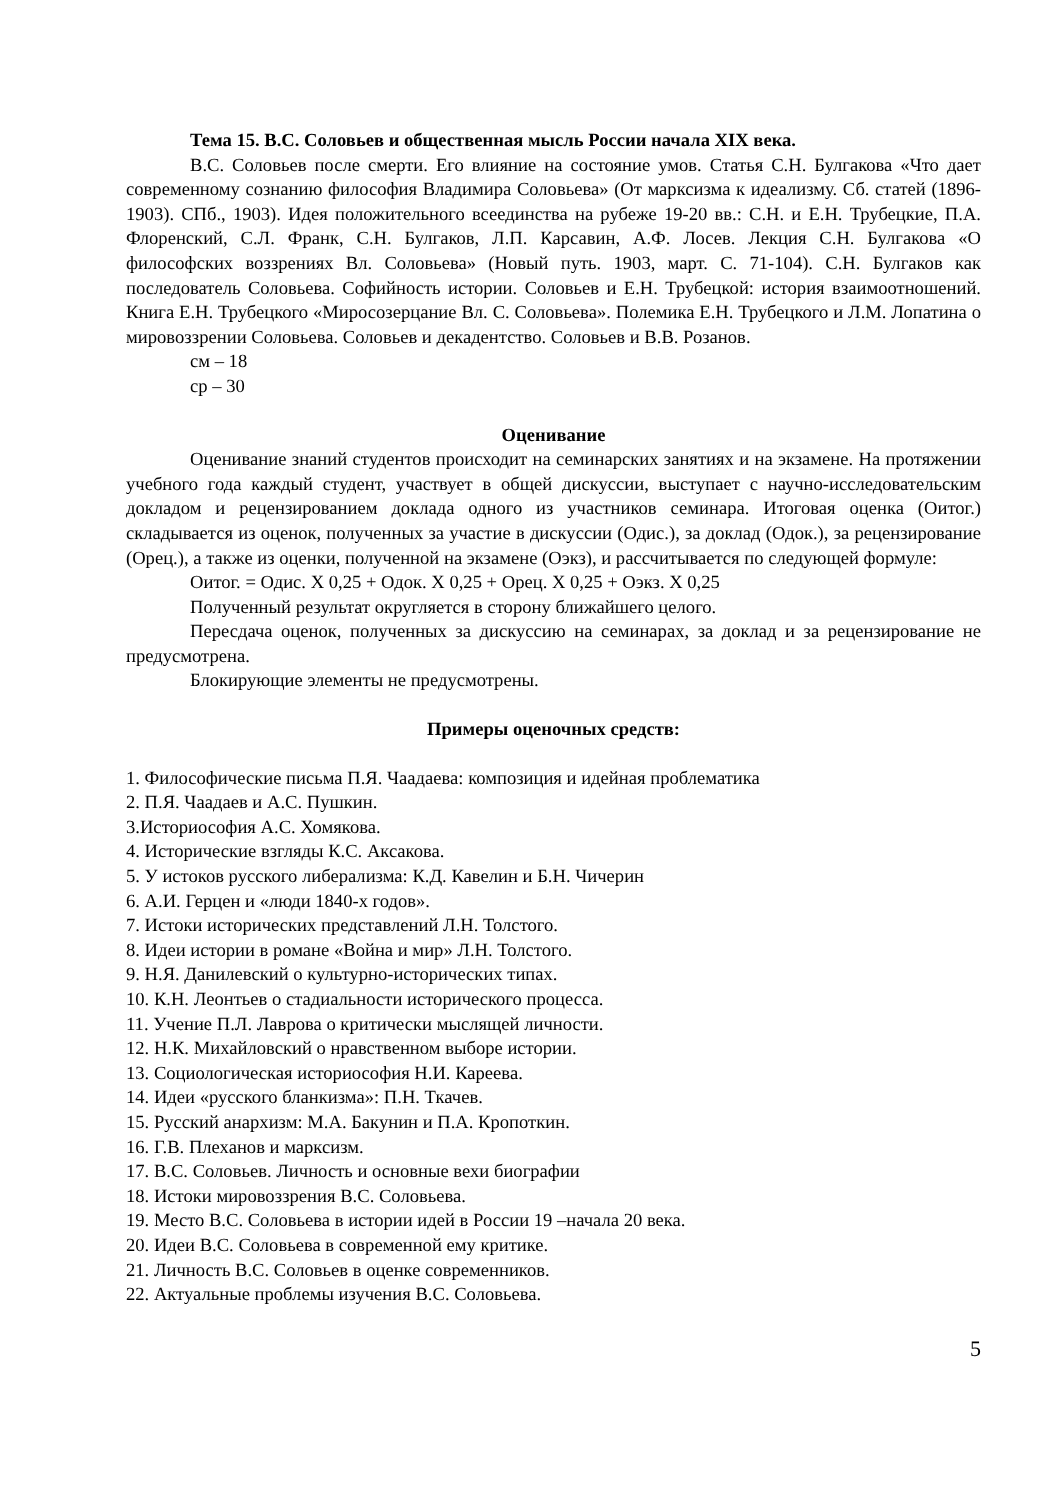Тема 15. В.С. Соловьев и общественная мысль России начала XIX века.
В.С. Соловьев после смерти. Его влияние на состояние умов. Статья С.Н. Булгакова «Что дает современному сознанию философия Владимира Соловьева» (От марксизма к идеализму. Сб. статей (1896-1903). СПб., 1903). Идея положительного всеединства на рубеже 19-20 вв.: С.Н. и Е.Н. Трубецкие, П.А. Флоренский, С.Л. Франк, С.Н. Булгаков, Л.П. Карсавин, А.Ф. Лосев. Лекция С.Н. Булгакова «О философских воззрениях Вл. Соловьева» (Новый путь. 1903, март. С. 71-104). С.Н. Булгаков как последователь Соловьева. Софийность истории. Соловьев и Е.Н. Трубецкой: история взаимоотношений. Книга Е.Н. Трубецкого «Миросозерцание Вл. С. Соловьева». Полемика Е.Н. Трубецкого и Л.М. Лопатина о мировоззрении Соловьева. Соловьев и декадентство. Соловьев и В.В. Розанов.
см – 18
ср – 30
Оценивание
Оценивание знаний студентов происходит на семинарских занятиях и на экзамене. На протяжении учебного года каждый студент, участвует в общей дискуссии, выступает с научно-исследовательским докладом и рецензированием доклада одного из участников семинара. Итоговая оценка (Оитог.) складывается из оценок, полученных за участие в дискуссии (Одис.), за доклад (Одок.), за рецензирование (Орец.), а также из оценки, полученной на экзамене (Оэкз), и рассчитывается по следующей формуле:
Оитог. = Одис. Х 0,25 + Одок. Х 0,25 + Орец. Х 0,25 + Оэкз. Х 0,25
Полученный результат округляется в сторону ближайшего целого.
Пересдача оценок, полученных за дискуссию на семинарах, за доклад и за рецензирование не предусмотрена.
Блокирующие элементы не предусмотрены.
Примеры оценочных средств:
1. Философические письма П.Я. Чаадаева: композиция и идейная проблематика
2. П.Я. Чаадаев и А.С. Пушкин.
3.Историософия А.С. Хомякова.
4. Исторические взгляды К.С. Аксакова.
5. У истоков русского либерализма: К.Д. Кавелин и Б.Н. Чичерин
6. А.И. Герцен и «люди 1840-х годов».
7. Истоки исторических представлений Л.Н. Толстого.
8. Идеи истории в романе «Война и мир» Л.Н. Толстого.
9. Н.Я. Данилевский о культурно-исторических типах.
10. К.Н. Леонтьев о стадиальности исторического процесса.
11. Учение П.Л. Лаврова о критически мыслящей личности.
12. Н.К. Михайловский о нравственном выборе истории.
13. Социологическая историософия Н.И. Кареева.
14. Идеи «русского бланкизма»: П.Н. Ткачев.
15. Русский анархизм: М.А. Бакунин и П.А. Кропоткин.
16. Г.В. Плеханов и марксизм.
17. В.С. Соловьев. Личность и основные вехи биографии
18. Истоки мировоззрения В.С. Соловьева.
19. Место В.С. Соловьева в истории идей в России 19 –начала 20 века.
20. Идеи В.С. Соловьева в современной ему критике.
21. Личность В.С. Соловьев в оценке современников.
22. Актуальные проблемы изучения В.С. Соловьева.
5